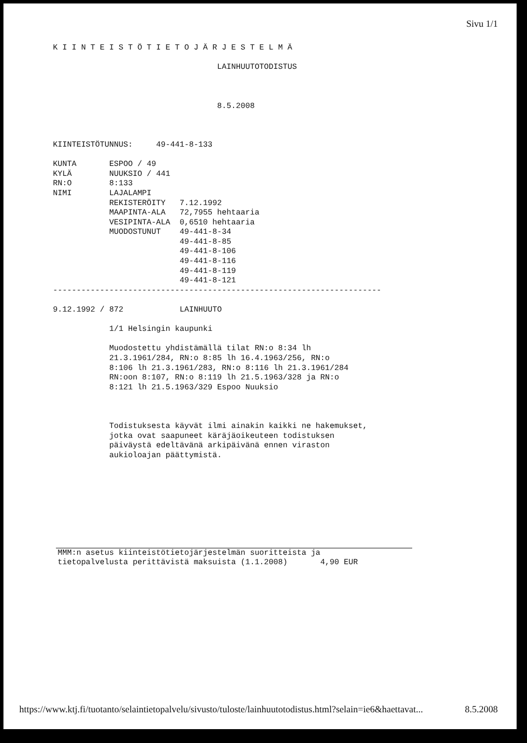Sivu 1/1
K I I N T E I S T Ö T I E T O J Ä R J E S T E L M Ä LAINHUUTOTODISTUS 8.5.2008 KIINTEISTÖTUNNUS: 49-441-8-133 KUNTA ESPOO / 49 KYLÄ NUUKSIO / 441 RN:O 8:133 NIMI LAJALAMPI REKISTERÖITY 7.12.1992 MAAPINTA-ALA 72,7955 hehtaaria VESIPINTA-ALA 0,6510 hehtaaria MUODOSTUNUT 49-441-8-34 49-441-8-85 49-441-8-106 49-441-8-116 49-441-8-119 49-441-8-121 ---------------------------------------------------------------------- 9.12.1992 / 872 LAINHUUTO 1/1 Helsingin kaupunki Muodostettu yhdistämällä tilat RN:o 8:34 lh 21.3.1961/284, RN:o 8:85 lh 16.4.1963/256, RN:o 8:106 lh 21.3.1961/283, RN:o 8:116 lh 21.3.1961/284 RN:oon 8:107, RN:o 8:119 lh 21.5.1963/328 ja RN:o 8:121 lh 21.5.1963/329 Espoo Nuuksio Todistuksesta käyvät ilmi ainakin kaikki ne hakemukset, jotka ovat saapuneet käräjäoikeuteen todistuksen päiväystä edeltävänä arkipäivänä ennen viraston aukioloajan päättymistä.
MMM:n asetus kiinteistötietojärjestelmän suoritteista ja tietopalvelusta perittävistä maksuista (1.1.2008) 4,90 EUR
https://www.ktj.fi/tuotanto/selaintietopalvelu/sivusto/tuloste/lainhuutotodistus.html?selain=ie6&haettavat... 8.5.2008